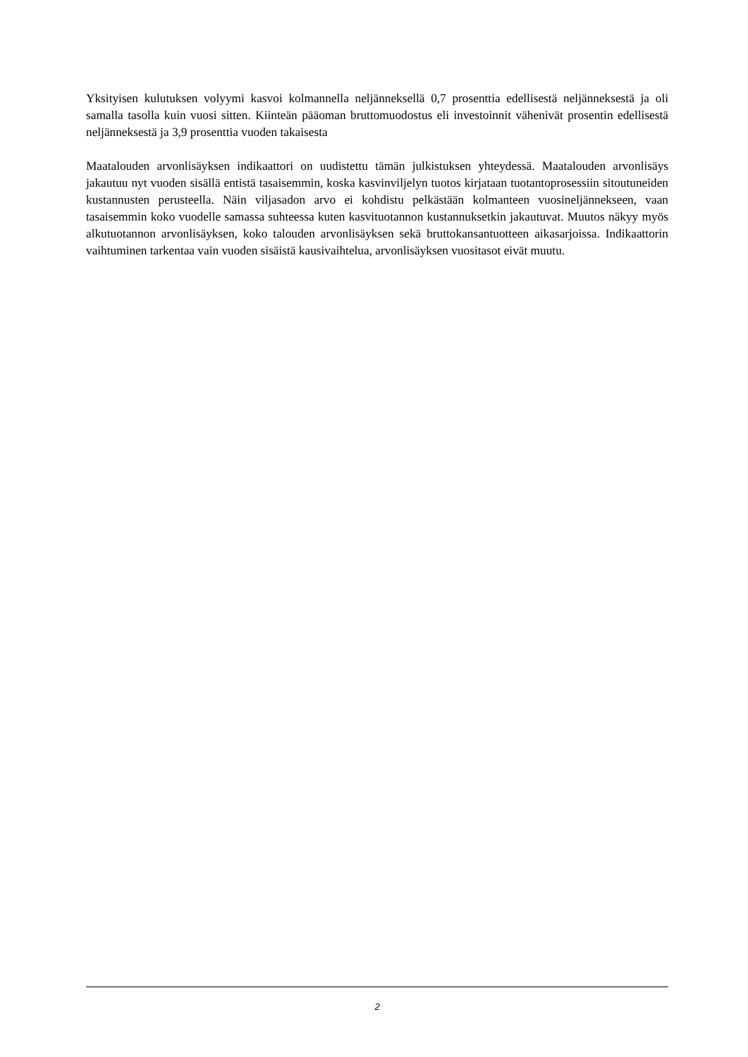Yksityisen kulutuksen volyymi kasvoi kolmannella neljänneksellä 0,7 prosenttia edellisestä neljänneksestä ja oli samalla tasolla kuin vuosi sitten. Kiinteän pääoman bruttomuodostus eli investoinnit vähenivät prosentin edellisestä neljänneksestä ja 3,9 prosenttia vuoden takaisesta
Maatalouden arvonlisäyksen indikaattori on uudistettu tämän julkistuksen yhteydessä. Maatalouden arvonlisäys jakautuu nyt vuoden sisällä entistä tasaisemmin, koska kasvinviljelyn tuotos kirjataan tuotantoprosessiin sitoutuneiden kustannusten perusteella. Näin viljasadon arvo ei kohdistu pelkästään kolmanteen vuosineljännekseen, vaan tasaisemmin koko vuodelle samassa suhteessa kuten kasvituotannon kustannuksetkin jakautuvat. Muutos näkyy myös alkutuotannon arvonlisäyksen, koko talouden arvonlisäyksen sekä bruttokansantuotteen aikasarjoissa. Indikaattorin vaihtuminen tarkentaa vain vuoden sisäistä kausivaihtelua, arvonlisäyksen vuositasot eivät muutu.
2